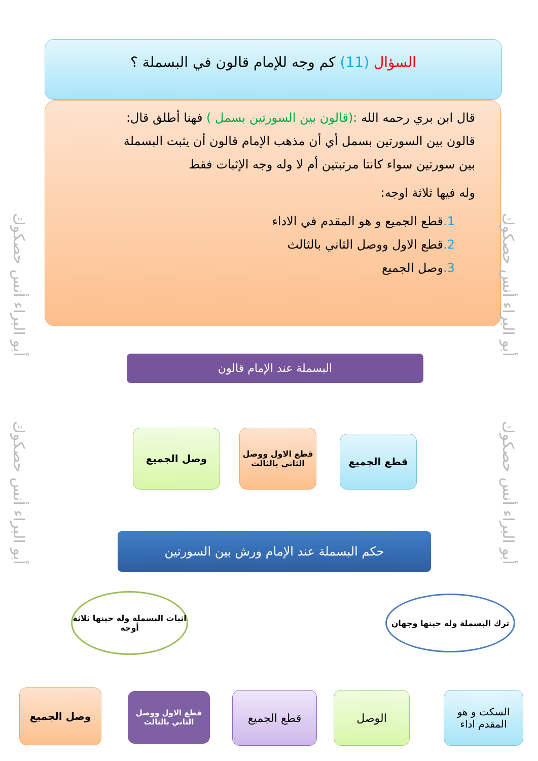السؤال (11) كم وجه للإمام قالون في البسملة ؟
قال ابن بري رحمه الله :(قالون بين السورتين بسمل ) فهنا أطلق قال: قالون بين السورتين بسمل أي أن مذهب الإمام قالون أن يثبت البسملة بين سورتين سواء كانتا مرتبتين أم لا وله وجه الإثبات فقط
وله فيها ثلاثة اوجه:
1. قطع الجميع و هو المقدم في الاداء
2. قطع الاول ووصل الثاني بالثالث
3. وصل الجميع
أبو البراء أنس حصكوك
أبو البراء أنس حصكوك
أبو البراء أنس حصكوك
أبو البراء أنس حصكوك
البسملة عند الإمام قالون
قطع الجميع
قطع الاول ووصل الثاني بالثالث
وصل الجميع
حكم البسملة عند الإمام ورش بين السورتين
ترك البسملة وله حينها وجهان
اثبات البسملة وله حينها ثلاثة أوجه
السكت و هو المقدم اداء
الوصل
قطع الجميع
قطع الاول ووصل الثاني بالثالث
وصل الجميع